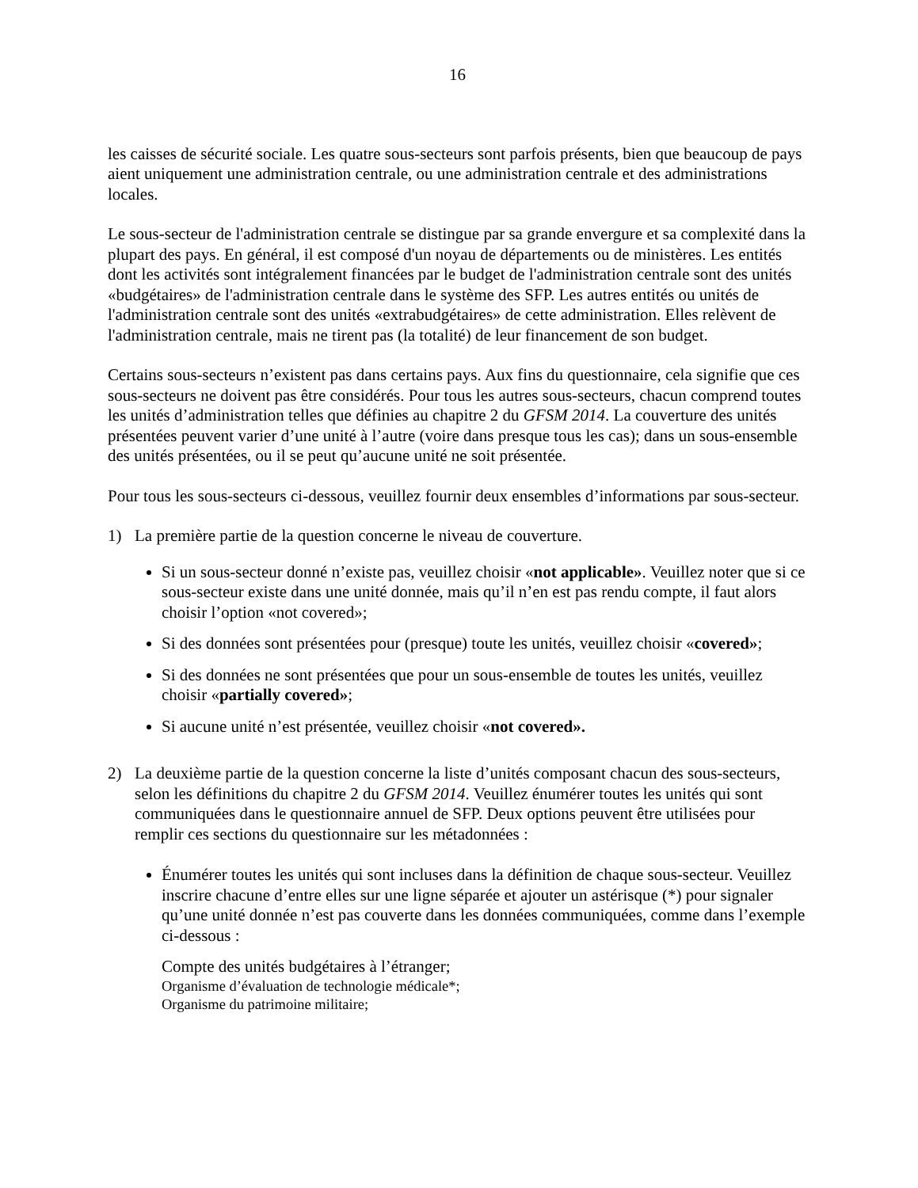16
les caisses de sécurité sociale. Les quatre sous-secteurs sont parfois présents, bien que beaucoup de pays aient uniquement une administration centrale, ou une administration centrale et des administrations locales.
Le sous-secteur de l'administration centrale se distingue par sa grande envergure et sa complexité dans la plupart des pays. En général, il est composé d'un noyau de départements ou de ministères. Les entités dont les activités sont intégralement financées par le budget de l'administration centrale sont des unités «budgétaires» de l'administration centrale dans le système des SFP. Les autres entités ou unités de l'administration centrale sont des unités «extrabudgétaires» de cette administration. Elles relèvent de l'administration centrale, mais ne tirent pas (la totalité) de leur financement de son budget.
Certains sous-secteurs n’existent pas dans certains pays. Aux fins du questionnaire, cela signifie que ces sous-secteurs ne doivent pas être considérés. Pour tous les autres sous-secteurs, chacun comprend toutes les unités d’administration telles que définies au chapitre 2 du GFSM 2014. La couverture des unités présentées peuvent varier d’une unité à l’autre (voire dans presque tous les cas); dans un sous-ensemble des unités présentées, ou il se peut qu’aucune unité ne soit présentée.
Pour tous les sous-secteurs ci-dessous, veuillez fournir deux ensembles d’informations par sous-secteur.
1) La première partie de la question concerne le niveau de couverture.
Si un sous-secteur donné n’existe pas, veuillez choisir «not applicable». Veuillez noter que si ce sous-secteur existe dans une unité donnée, mais qu’il n’en est pas rendu compte, il faut alors choisir l’option «not covered»;
Si des données sont présentées pour (presque) toute les unités, veuillez choisir «covered»;
Si des données ne sont présentées que pour un sous-ensemble de toutes les unités, veuillez choisir «partially covered»;
Si aucune unité n’est présentée, veuillez choisir «not covered».
2) La deuxième partie de la question concerne la liste d’unités composant chacun des sous-secteurs, selon les définitions du chapitre 2 du GFSM 2014. Veuillez énumérer toutes les unités qui sont communiquées dans le questionnaire annuel de SFP. Deux options peuvent être utilisées pour remplir ces sections du questionnaire sur les métadonnées :
Énumérer toutes les unités qui sont incluses dans la définition de chaque sous-secteur. Veuillez inscrire chacune d’entre elles sur une ligne séparée et ajouter un astérisque (*) pour signaler qu’une unité donnée n’est pas couverte dans les données communiquées, comme dans l’exemple ci-dessous :
Compte des unités budgétaires à l’étranger;
Organisme d’évaluation de technologie médicale*;
Organisme du patrimoine militaire;